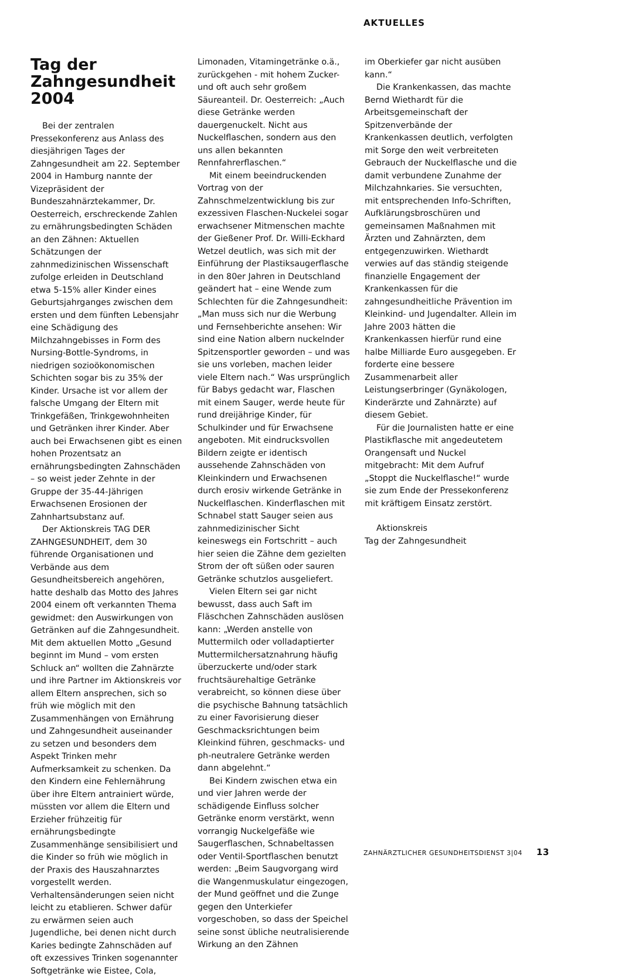AKTUELLES
Tag der Zahngesundheit 2004
Bei der zentralen Pressekonferenz aus Anlass des diesjährigen Tages der Zahngesundheit am 22. September 2004 in Hamburg nannte der Vizepräsident der Bundeszahnärztekammer, Dr. Oesterreich, erschreckende Zahlen zu ernährungsbedingten Schäden an den Zähnen: Aktuellen Schätzungen der zahnmedizinischen Wissenschaft zufolge erleiden in Deutschland etwa 5-15% aller Kinder eines Geburtsjahrganges zwischen dem ersten und dem fünften Lebensjahr eine Schädigung des Milchzahngebisses in Form des Nursing-Bottle-Syndroms, in niedrigen sozioökonomischen Schichten sogar bis zu 35% der Kinder. Ursache ist vor allem der falsche Umgang der Eltern mit Trinkgefäßen, Trinkgewohnheiten und Getränken ihrer Kinder. Aber auch bei Erwachsenen gibt es einen hohen Prozentsatz an ernährungsbedingten Zahnschäden – so weist jeder Zehnte in der Gruppe der 35-44-Jährigen Erwachsenen Erosionen der Zahnhartsubstanz auf.
Der Aktionskreis TAG DER ZAHNGESUNDHEIT, dem 30 führende Organisationen und Verbände aus dem Gesundheitsbereich angehören, hatte deshalb das Motto des Jahres 2004 einem oft verkannten Thema gewidmet: den Auswirkungen von Getränken auf die Zahngesundheit. Mit dem aktuellen Motto „Gesund beginnt im Mund – vom ersten Schluck an“ wollten die Zahnärzte und ihre Partner im Aktionskreis vor allem Eltern ansprechen, sich so früh wie möglich mit den Zusammenhängen von Ernährung und Zahngesundheit auseinander zu setzen und besonders dem Aspekt Trinken mehr Aufmerksamkeit zu schenken. Da den Kindern eine Fehlernährung über ihre Eltern antrainiert würde, müssten vor allem die Eltern und Erzieher frühzeitig für ernährungsbedingte Zusammenhänge sensibilisiert und die Kinder so früh wie möglich in der Praxis des Hauszahnarztes vorgestellt werden. Verhaltensänderungen seien nicht leicht zu etablieren. Schwer dafür zu erwärmen seien auch Jugendliche, bei denen nicht durch Karies bedingte Zahnschäden auf oft exzessives Trinken sogenannter Softgetränke wie Eistee, Cola,
Limonaden, Vitamingetränke o.ä., zurückgehen - mit hohem Zucker- und oft auch sehr großem Säureanteil. Dr. Oesterreich: „Auch diese Getränke werden dauergenuckelt. Nicht aus Nuckelflaschen, sondern aus den uns allen bekannten Rennfahrerflaschen.“
Mit einem beeindruckenden Vortrag von der Zahnschmelzentwicklung bis zur exzessiven Flaschen-Nuckelei sogar erwachsener Mitmenschen machte der Gießener Prof. Dr. Willi-Eckhard Wetzel deutlich, was sich mit der Einführung der Plastiksaugerflasche in den 80er Jahren in Deutschland geändert hat – eine Wende zum Schlechten für die Zahngesundheit: „Man muss sich nur die Werbung und Fernsehberichte ansehen: Wir sind eine Nation albern nuckelnder Spitzensportler geworden – und was sie uns vorleben, machen leider viele Eltern nach.“ Was ursprünglich für Babys gedacht war, Flaschen mit einem Sauger, werde heute für rund dreijährige Kinder, für Schulkinder und für Erwachsene angeboten. Mit eindrucksvollen Bildern zeigte er identisch aussehende Zahnschäden von Kleinkindern und Erwachsenen durch erosiv wirkende Getränke in Nuckelflaschen. Kinderflaschen mit Schnabel statt Sauger seien aus zahnmedizinischer Sicht keineswegs ein Fortschritt – auch hier seien die Zähne dem gezielten Strom der oft süßen oder sauren Getränke schutzlos ausgeliefert.
Vielen Eltern sei gar nicht bewusst, dass auch Saft im Fläschchen Zahnschäden auslösen kann: „Werden anstelle von Muttermilch oder volladaptierter Muttermilchersatznahrung häufig überzuckerte und/oder stark fruchtsäurehaltige Getränke verabreicht, so können diese über die psychische Bahnung tatsächlich zu einer Favorisierung dieser Geschmacksrichtungen beim Kleinkind führen, geschmacks- und ph-neutralere Getränke werden dann abgelehnt.“
Bei Kindern zwischen etwa ein und vier Jahren werde der schädigende Einfluss solcher Getränke enorm verstärkt, wenn vorrangig Nuckelgefäße wie Saugerflaschen, Schnabeltassen oder Ventil-Sportflaschen benutzt werden: „Beim Saugvorgang wird die Wangenmuskulatur eingezogen, der Mund geöffnet und die Zunge gegen den Unterkiefer vorgeschoben, so dass der Speichel seine sonst übliche neutralisierende Wirkung an den Zähnen
im Oberkiefer gar nicht ausüben kann.“
Die Krankenkassen, das machte Bernd Wiethardt für die Arbeitsgemeinschaft der Spitzenverbände der Krankenkassen deutlich, verfolgten mit Sorge den weit verbreiteten Gebrauch der Nuckelflasche und die damit verbundene Zunahme der Milchzahnkaries. Sie versuchten, mit entsprechenden Info-Schriften, Aufklärungsbroschüren und gemeinsamen Maßnahmen mit Ärzten und Zahnärzten, dem entgegenzuwirken. Wiethardt verwies auf das ständig steigende finanzielle Engagement der Krankenkassen für die zahngesundheitliche Prävention im Kleinkind- und Jugendalter. Allein im Jahre 2003 hätten die Krankenkassen hierfür rund eine halbe Milliarde Euro ausgegeben. Er forderte eine bessere Zusammenarbeit aller Leistungserbringer (Gynäkologen, Kinderärzte und Zahnärzte) auf diesem Gebiet.
Für die Journalisten hatte er eine Plastikflasche mit angedeutetem Orangensaft und Nuckel mitgebracht: Mit dem Aufruf „Stoppt die Nuckelflasche!“ wurde sie zum Ende der Pressekonferenz mit kräftigem Einsatz zerstört.
Aktionskreis
Tag der Zahngesundheit
ZAHNÄRZTLICHER GESUNDHEITSDIENST 3|04 13